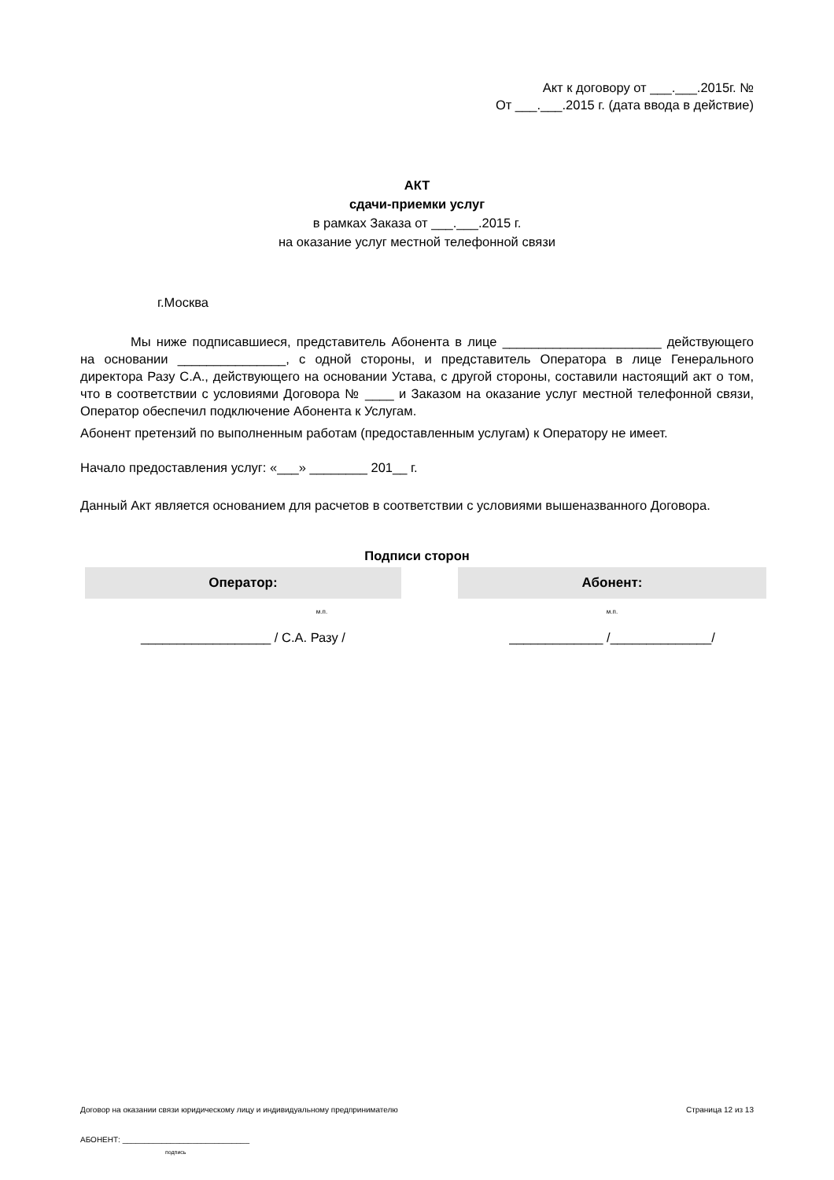Акт к договору от ___.___.2015г. №
От ___.___.2015 г. (дата ввода в действие)
АКТ
сдачи-приемки услуг
в рамках Заказа от ___.___.2015 г.
на оказание услуг местной телефонной связи
г.Москва
Мы ниже подписавшиеся, представитель Абонента в лице ______________________ действующего на основании _______________, с одной стороны, и представитель Оператора в лице Генерального директора Разу С.А., действующего на основании Устава, с другой стороны, составили настоящий акт о том, что в соответствии с условиями Договора № ____ и Заказом на оказание услуг местной телефонной связи, Оператор обеспечил подключение Абонента к Услугам.
Абонент претензий по выполненным работам (предоставленным услугам) к Оператору не имеет.
Начало предоставления услуг: «___» ________ 201__ г.
Данный Акт является основанием для расчетов в соответствии с условиями вышеназванного Договора.
Подписи сторон
| Оператор: | | Абонент: |
| --- | --- | --- |
| м.п. | | м.п. |
| __________________ / С.А. Разу / | | _____________ /______________/ |
Договор на оказании связи юридическому лицу и индивидуальному предпринимателю Страница 12 из 13
АБОНЕНТ: _____________________________
подпись